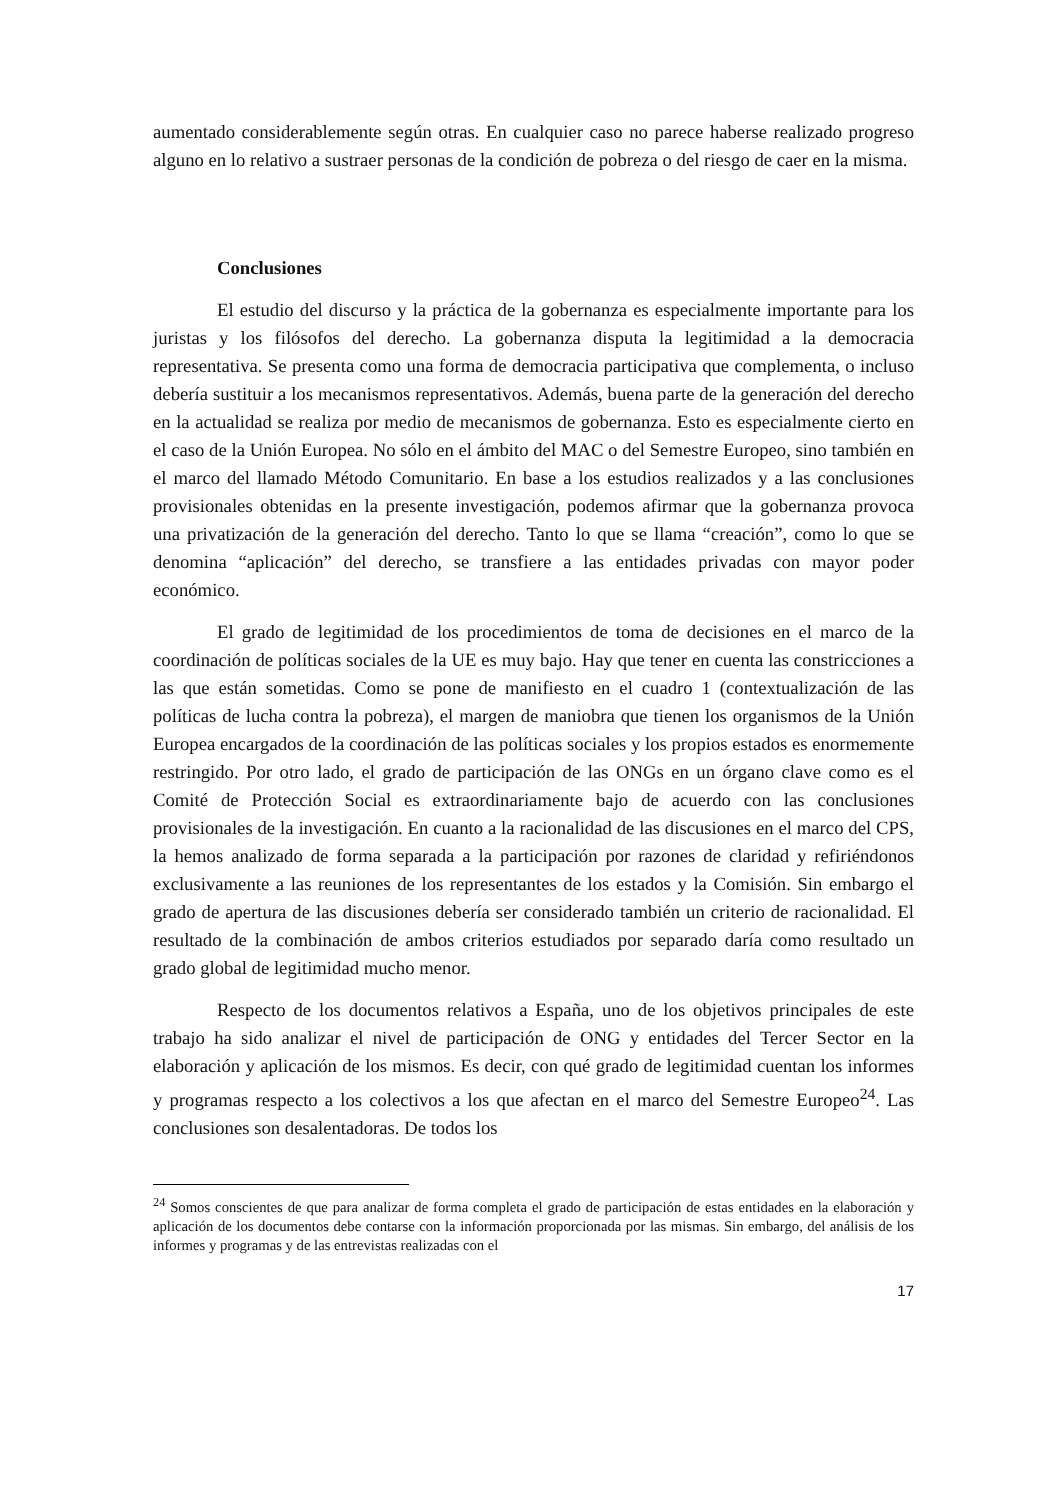aumentado considerablemente según otras. En cualquier caso no parece haberse realizado progreso alguno en lo relativo a sustraer personas de la condición de pobreza o del riesgo de caer en la misma.
Conclusiones
El estudio del discurso y la práctica de la gobernanza es especialmente importante para los juristas y los filósofos del derecho. La gobernanza disputa la legitimidad a la democracia representativa. Se presenta como una forma de democracia participativa que complementa, o incluso debería sustituir a los mecanismos representativos. Además, buena parte de la generación del derecho en la actualidad se realiza por medio de mecanismos de gobernanza. Esto es especialmente cierto en el caso de la Unión Europea. No sólo en el ámbito del MAC o del Semestre Europeo, sino también en el marco del llamado Método Comunitario. En base a los estudios realizados y a las conclusiones provisionales obtenidas en la presente investigación, podemos afirmar que la gobernanza provoca una privatización de la generación del derecho. Tanto lo que se llama “creación”, como lo que se denomina “aplicación” del derecho, se transfiere a las entidades privadas con mayor poder económico.
El grado de legitimidad de los procedimientos de toma de decisiones en el marco de la coordinación de políticas sociales de la UE es muy bajo. Hay que tener en cuenta las constricciones a las que están sometidas. Como se pone de manifiesto en el cuadro 1 (contextualización de las políticas de lucha contra la pobreza), el margen de maniobra que tienen los organismos de la Unión Europea encargados de la coordinación de las políticas sociales y los propios estados es enormemente restringido. Por otro lado, el grado de participación de las ONGs en un órgano clave como es el Comité de Protección Social es extraordinariamente bajo de acuerdo con las conclusiones provisionales de la investigación. En cuanto a la racionalidad de las discusiones en el marco del CPS, la hemos analizado de forma separada a la participación por razones de claridad y refiriéndonos exclusivamente a las reuniones de los representantes de los estados y la Comisión. Sin embargo el grado de apertura de las discusiones debería ser considerado también un criterio de racionalidad. El resultado de la combinación de ambos criterios estudiados por separado daría como resultado un grado global de legitimidad mucho menor.
Respecto de los documentos relativos a España, uno de los objetivos principales de este trabajo ha sido analizar el nivel de participación de ONG y entidades del Tercer Sector en la elaboración y aplicación de los mismos. Es decir, con qué grado de legitimidad cuentan los informes y programas respecto a los colectivos a los que afectan en el marco del Semestre Europeo<sup>24</sup>. Las conclusiones son desalentadoras. De todos los
<sup>24</sup> Somos conscientes de que para analizar de forma completa el grado de participación de estas entidades en la elaboración y aplicación de los documentos debe contarse con la información proporcionada por las mismas. Sin embargo, del análisis de los informes y programas y de las entrevistas realizadas con el
17